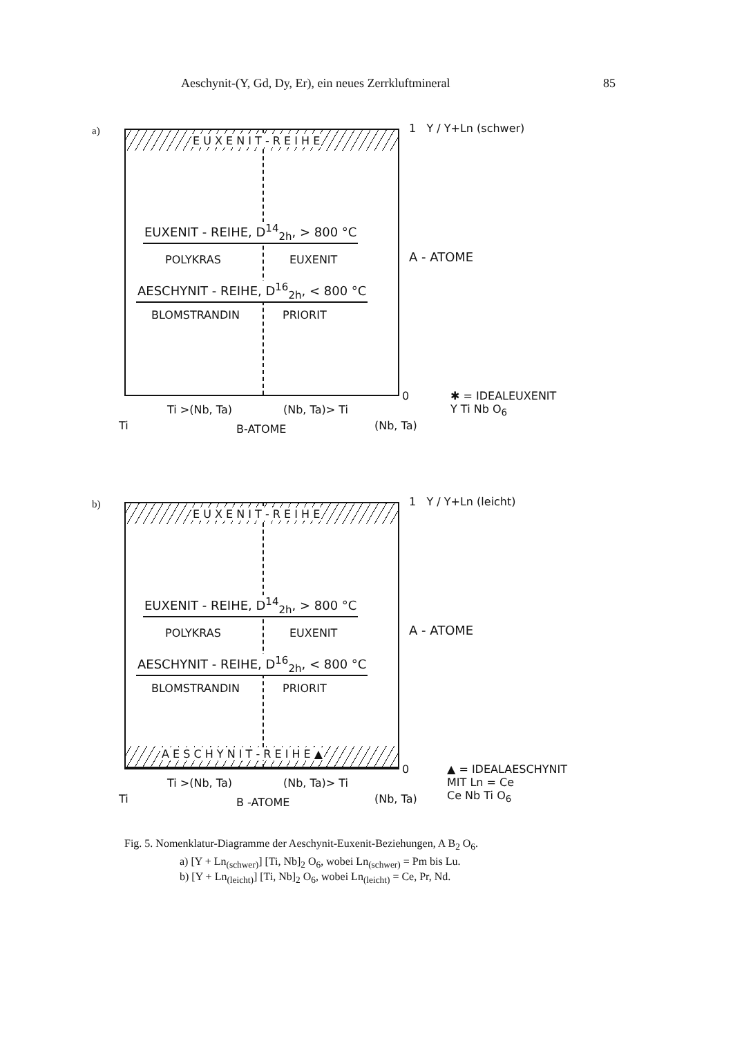Aeschynit-(Y, Gd, Dy, Er), ein neues Zerrkluftmineral 85
a)
E U X E N I T - R E I H E
EUXENIT - REIHE, D<sup>14</sup><sub>2h</sub>, > 800 °C
POLYKRAS EUXENIT
AESCHYNIT - REIHE, D<sup>16</sup><sub>2h</sub>, < 800 °C
BLOMSTRANDIN PRIORIT
1 Y / Y+Ln (schwer)
A - ATOME
0 ✱ = IDEALEUXENIT
Y Ti Nb O<sub>6</sub> Ti >(Nb, Ta) (Nb, Ta)> Ti
Ti B-ATOME (Nb, Ta)
b)
E U X E N I T - R E I H E
EUXENIT - REIHE, D<sup>14</sup><sub>2h</sub>, > 800 °C
POLYKRAS EUXENIT
AESCHYNIT - REIHE, D<sup>16</sup><sub>2h</sub>, < 800 °C
BLOMSTRANDIN PRIORIT
A E S C H Y N I T - R E I H E ▲
1 Y / Y+Ln (leicht)
A - ATOME
0 ▲ = IDEALAESCHYNIT
MIT Ln = Ce
Ce Nb Ti O<sub>6</sub>
Ti >(Nb, Ta) (Nb, Ta)> Ti
Ti B -ATOME (Nb, Ta)
Fig. 5. Nomenklatur-Diagramme der Aeschynit-Euxenit-Beziehungen, A B<sub>2</sub> O<sub>6</sub>.
a) [Y + Ln<sub>(schwer)</sub>] [Ti, Nb]<sub>2</sub> O<sub>6</sub>, wobei Ln<sub>(schwer)</sub> = Pm bis Lu.
b) [Y + Ln<sub>(leicht)</sub>] [Ti, Nb]<sub>2</sub> O<sub>6</sub>, wobei Ln<sub>(leicht)</sub> = Ce, Pr, Nd.